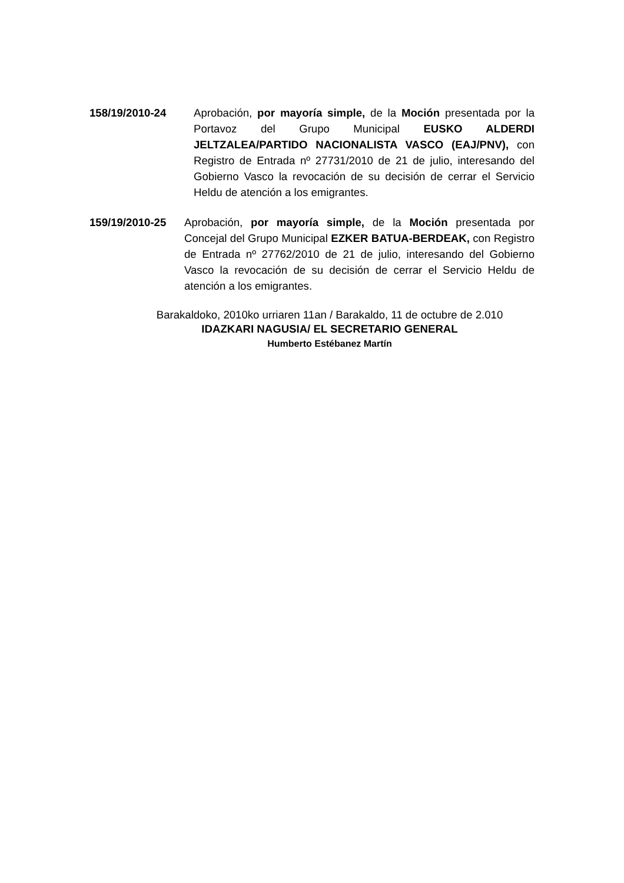158/19/2010-24 Aprobación, por mayoría simple, de la Moción presentada por la Portavoz del Grupo Municipal EUSKO ALDERDI JELTZALEA/PARTIDO NACIONALISTA VASCO (EAJ/PNV), con Registro de Entrada nº 27731/2010 de 21 de julio, interesando del Gobierno Vasco la revocación de su decisión de cerrar el Servicio Heldu de atención a los emigrantes.
159/19/2010-25 Aprobación, por mayoría simple, de la Moción presentada por Concejal del Grupo Municipal EZKER BATUA-BERDEAK, con Registro de Entrada nº 27762/2010 de 21 de julio, interesando del Gobierno Vasco la revocación de su decisión de cerrar el Servicio Heldu de atención a los emigrantes.
Barakaldoko, 2010ko urriaren 11an / Barakaldo, 11 de octubre de 2.010
IDAZKARI NAGUSIA/ EL SECRETARIO GENERAL
Humberto Estébanez Martín